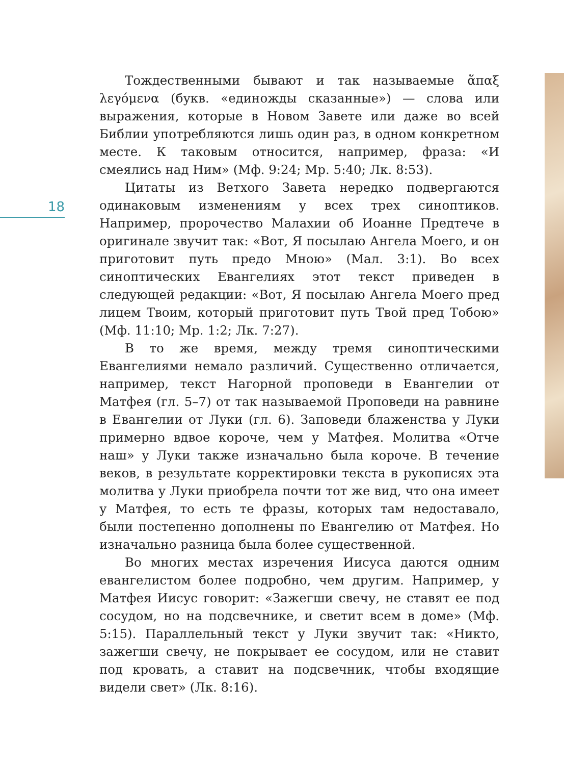18
Тождественными бывают и так называемые ἅπαξ λεγόμενα (букв. «единожды сказанные») — слова или выражения, которые в Новом Завете или даже во всей Библии употребляются лишь один раз, в одном конкретном месте. К таковым относится, например, фраза: «И смеялись над Ним» (Мф. 9:24; Мр. 5:40; Лк. 8:53).
Цитаты из Ветхого Завета нередко подвергаются одинаковым изменениям у всех трех синоптиков. Например, пророчество Малахии об Иоанне Предтече в оригинале звучит так: «Вот, Я посылаю Ангела Моего, и он приготовит путь предо Мною» (Мал. 3:1). Во всех синоптических Евангелиях этот текст приведен в следующей редакции: «Вот, Я посылаю Ангела Моего пред лицем Твоим, который приготовит путь Твой пред Тобою» (Мф. 11:10; Мр. 1:2; Лк. 7:27).
В то же время, между тремя синоптическими Евангелиями немало различий. Существенно отличается, например, текст Нагорной проповеди в Евангелии от Матфея (гл. 5–7) от так называемой Проповеди на равнине в Евангелии от Луки (гл. 6). Заповеди блаженства у Луки примерно вдвое короче, чем у Матфея. Молитва «Отче наш» у Луки также изначально была короче. В течение веков, в результате корректировки текста в рукописях эта молитва у Луки приобрела почти тот же вид, что она имеет у Матфея, то есть те фразы, которых там недоставало, были постепенно дополнены по Евангелию от Матфея. Но изначально разница была более существенной.
Во многих местах изречения Иисуса даются одним евангелистом более подробно, чем другим. Например, у Матфея Иисус говорит: «Зажегши свечу, не ставят ее под сосудом, но на подсвечнике, и светит всем в доме» (Мф. 5:15). Параллельный текст у Луки звучит так: «Никто, зажегши свечу, не покрывает ее сосудом, или не ставит под кровать, а ставит на подсвечник, чтобы входящие видели свет» (Лк. 8:16).